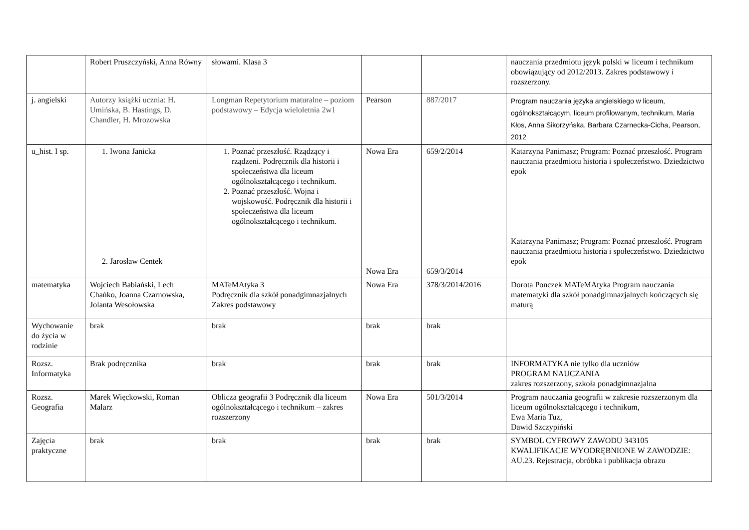| | Robert Pruszczyński, Anna Równy | słowami. Klasa 3 | | | nauczania przedmiotu język polski w liceum i technikum obowiązujący od 2012/2013. Zakres podstawowy i rozszerzony. |
| j. angielski | Autorzy książki ucznia: H. Umińska, B. Hastings, D. Chandler, H. Mrozowska | Longman Repetytorium maturalne – poziom podstawowy – Edycja wieloletnia 2w1 | Pearson | 887/2017 | Program nauczania języka angielskiego w liceum, ogólnokształcącym, liceum profilowanym, technikum, Maria Kłos, Anna Sikorzyńska, Barbara Czarnecka-Cicha, Pearson, 2012 |
| u_hist. I sp. | 1. Iwona Janicka 2. Jarosław Centek | 1. Poznać przeszłość. Rządzący i rządzeni. Podręcznik dla historii i społeczeństwa dla liceum ogólnokształcącego i technikum. 2. Poznać przeszłość. Wojna i wojskowość. Podręcznik dla historii i społeczeństwa dla liceum ogólnokształcącego i technikum. | Nowa Era Nowa Era | 659/2/2014 659/3/2014 | Katarzyna Panimasz; Program: Poznać przeszłość. Program nauczania przedmiotu historia i społeczeństwo. Dziedzictwo epok Katarzyna Panimasz; Program: Poznać przeszłość. Program nauczania przedmiotu historia i społeczeństwo. Dziedzictwo epok |
| matematyka | Wojciech Babiański, Lech Chańko, Joanna Czarnowska, Jolanta Wesołowska | MATeMAtyka 3 Podręcznik dla szkół ponadgimnazjalnych Zakres podstawowy | Nowa Era | 378/3/2014/2016 | Dorota Ponczek MATeMAtyka Program nauczania matematyki dla szkół ponadgimnazjalnych kończących się maturą |
| Wychowanie do życia w rodzinie | brak | brak | brak | brak | |
| Rozsz. Informatyka | Brak podręcznika | brak | brak | brak | INFORMATYKA nie tylko dla uczniów PROGRAM NAUCZANIA zakres rozszerzony, szkoła ponadgimnazjalna |
| Rozsz. Geografia | Marek Więckowski, Roman Malarz | Oblicza geografii 3 Podręcznik dla liceum ogólnokształcącego i technikum – zakres rozszerzony | Nowa Era | 501/3/2014 | Program nauczania geografii w zakresie rozszerzonym dla liceum ogólnokształcącego i technikum, Ewa Maria Tuz, Dawid Szczypiński |
| Zajęcia praktyczne | brak | brak | brak | brak | SYMBOL CYFROWY ZAWODU 343105 KWALIFIKACJE WYODRĘBNIONE W ZAWODZIE: AU.23. Rejestracja, obróbka i publikacja obrazu |